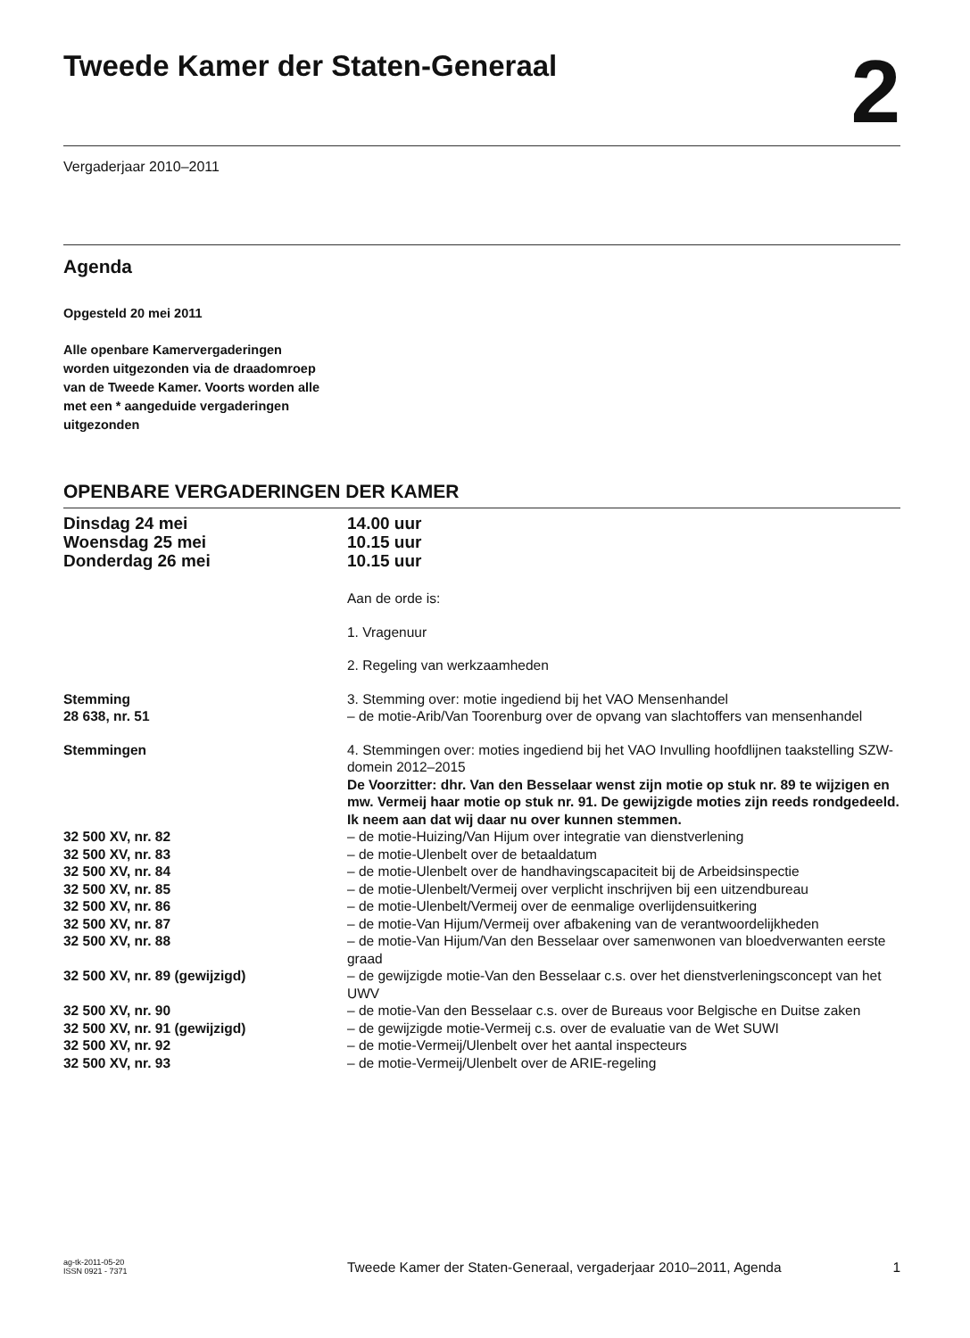Tweede Kamer der Staten-Generaal
2
Vergaderjaar 2010–2011
Agenda
Opgesteld 20 mei 2011
Alle openbare Kamervergaderingen worden uitgezonden via de draadomroep van de Tweede Kamer. Voorts worden alle met een * aangeduide vergaderingen uitgezonden
OPENBARE VERGADERINGEN DER KAMER
Dinsdag 24 mei
Woensdag 25 mei
Donderdag 26 mei
14.00 uur
10.15 uur
10.15 uur
Aan de orde is:
1. Vragenuur
2. Regeling van werkzaamheden
Stemming
28 638, nr. 51
3. Stemming over: motie ingediend bij het VAO Mensenhandel
– de motie-Arib/Van Toorenburg over de opvang van slachtoffers van mensenhandel
Stemmingen 4. Stemmingen over: moties ingediend bij het VAO Invulling hoofdlijnen taakstelling SZW-domein 2012–2015
De Voorzitter: dhr. Van den Besselaar wenst zijn motie op stuk nr. 89 te wijzigen en mw. Vermeij haar motie op stuk nr. 91. De gewijzigde moties zijn reeds rondgedeeld. Ik neem aan dat wij daar nu over kunnen stemmen.
32 500 XV, nr. 82 – de motie-Huizing/Van Hijum over integratie van dienstverlening
32 500 XV, nr. 83 – de motie-Ulenbelt over de betaaldatum
32 500 XV, nr. 84 – de motie-Ulenbelt over de handhavingscapaciteit bij de Arbeidsinspectie
32 500 XV, nr. 85 – de motie-Ulenbelt/Vermeij over verplicht inschrijven bij een uitzendbureau
32 500 XV, nr. 86 – de motie-Ulenbelt/Vermeij over de eenmalige overlijdensuitkering
32 500 XV, nr. 87 – de motie-Van Hijum/Vermeij over afbakening van de verantwoordelijkheden
32 500 XV, nr. 88 – de motie-Van Hijum/Van den Besselaar over samenwonen van bloedverwanten eerste graad
32 500 XV, nr. 89 (gewijzigd) – de gewijzigde motie-Van den Besselaar c.s. over het dienstverleningsconcept van het UWV
32 500 XV, nr. 90 – de motie-Van den Besselaar c.s. over de Bureaus voor Belgische en Duitse zaken
32 500 XV, nr. 91 (gewijzigd) – de gewijzigde motie-Vermeij c.s. over de evaluatie van de Wet SUWI
32 500 XV, nr. 92 – de motie-Vermeij/Ulenbelt over het aantal inspecteurs
32 500 XV, nr. 93 – de motie-Vermeij/Ulenbelt over de ARIE-regeling
ag-tk-2011-05-20
ISSN 0921 - 7371
Tweede Kamer der Staten-Generaal, vergaderjaar 2010–2011, Agenda
1